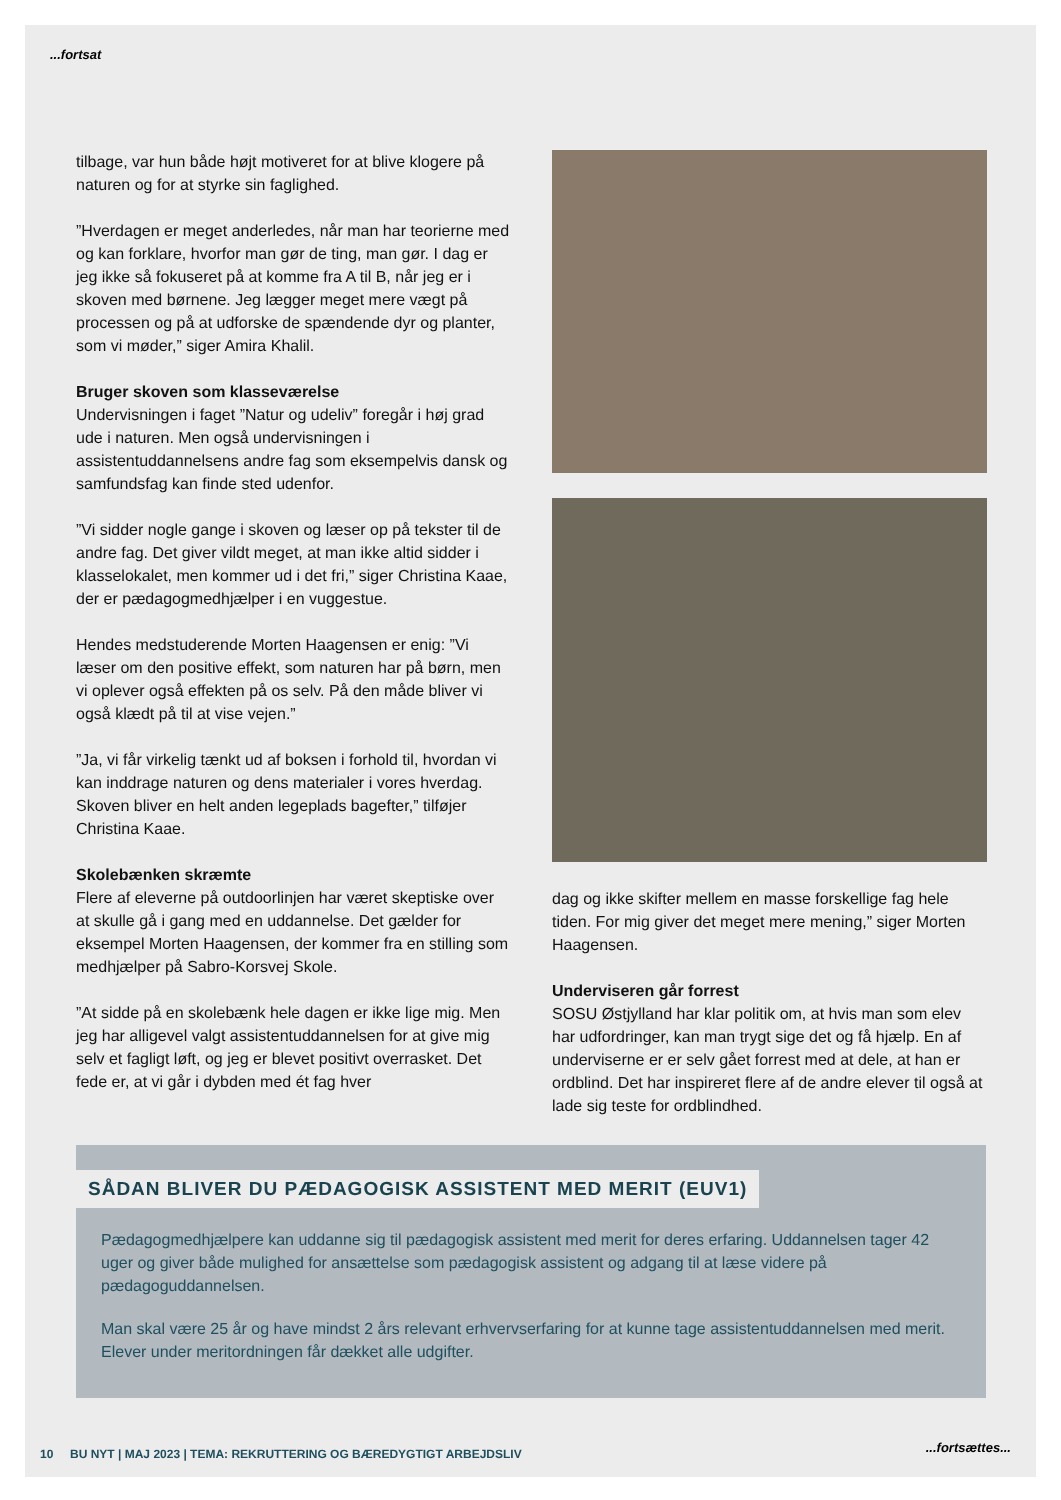...fortsat
tilbage, var hun både højt motiveret for at blive klogere på naturen og for at styrke sin faglighed.
”Hverdagen er meget anderledes, når man har teorierne med og kan forklare, hvorfor man gør de ting, man gør. I dag er jeg ikke så fokuseret på at komme fra A til B, når jeg er i skoven med børnene. Jeg lægger meget mere vægt på processen og på at udforske de spændende dyr og planter, som vi møder,” siger Amira Khalil.
Bruger skoven som klasseværelse
Undervisningen i faget ”Natur og udeliv” foregår i høj grad ude i naturen. Men også undervisningen i assistentuddannelsens andre fag som eksempelvis dansk og samfundsfag kan finde sted udenfor.
”Vi sidder nogle gange i skoven og læser op på tekster til de andre fag. Det giver vildt meget, at man ikke altid sidder i klasselokalet, men kommer ud i det fri,” siger Christina Kaae, der er pædagogmedhjælper i en vuggestue.
Hendes medstuderende Morten Haagensen er enig: ”Vi læser om den positive effekt, som naturen har på børn, men vi oplever også effekten på os selv. På den måde bliver vi også klædt på til at vise vejen.”
”Ja, vi får virkelig tænkt ud af boksen i forhold til, hvordan vi kan inddrage naturen og dens materialer i vores hverdag. Skoven bliver en helt anden legeplads bagefter,” tilføjer Christina Kaae.
Skolebænken skræmte
Flere af eleverne på outdoorlinjen har været skeptiske over at skulle gå i gang med en uddannelse. Det gælder for eksempel Morten Haagensen, der kommer fra en stilling som medhjælper på Sabro-Korsvej Skole.
”At sidde på en skolebænk hele dagen er ikke lige mig. Men jeg har alligevel valgt assistentuddannelsen for at give mig selv et fagligt løft, og jeg er blevet positivt overrasket. Det fede er, at vi går i dybden med ét fag hver
dag og ikke skifter mellem en masse forskellige fag hele tiden. For mig giver det meget mere mening,” siger Morten Haagensen.
Underviseren går forrest
SOSU Østjylland har klar politik om, at hvis man som elev har udfordringer, kan man trygt sige det og få hjælp. En af underviserne er er selv gået forrest med at dele, at han er ordblind. Det har inspireret flere af de andre elever til også at lade sig teste for ordblindhed.
SÅDAN BLIVER DU PÆDAGOGISK ASSISTENT MED MERIT (EUV1)
Pædagogmedhjælpere kan uddanne sig til pædagogisk assistent med merit for deres erfaring. Uddannelsen tager 42 uger og giver både mulighed for ansættelse som pædagogisk assistent og adgang til at læse videre på pædagoguddannelsen.
Man skal være 25 år og have mindst 2 års relevant erhvervserfaring for at kunne tage assistentuddannelsen med merit. Elever under meritordningen får dækket alle udgifter.
10 BU NYT | MAJ 2023 | TEMA: REKRUTTERING OG BÆREDYGTIGT ARBEJDSLIV
...fortsættes...